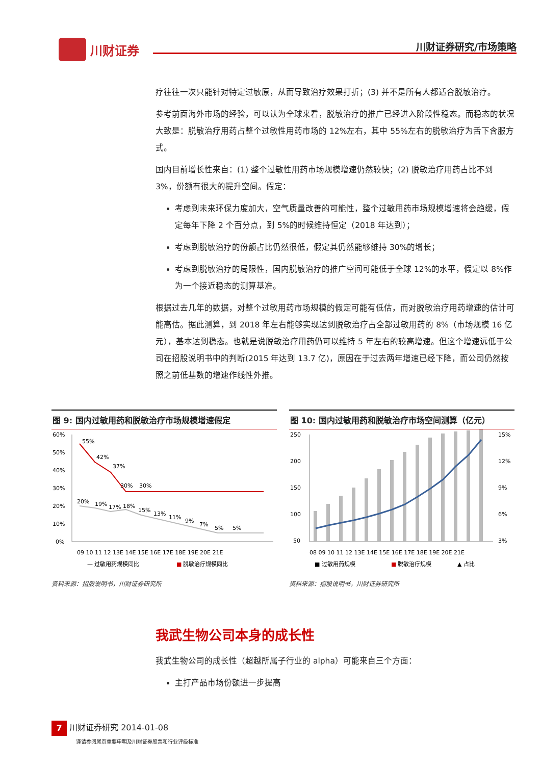川财证券 川财证券研究/市场策略
疗往往一次只能针对特定过敏原，从而导致治疗效果打折；(3) 并不是所有人都适合脱敏治疗。
参考前面海外市场的经验，可以认为全球来看，脱敏治疗的推广已经进入阶段性稳态。而稳态的状况大致是：脱敏治疗用药占整个过敏性用药市场的 12%左右，其中 55%左右的脱敏治疗为舌下含服方式。
国内目前增长性来自：(1) 整个过敏性用药市场规模增速仍然较快；(2) 脱敏治疗用药占比不到 3%，份额有很大的提升空间。假定：
考虑到未来环保力度加大，空气质量改善的可能性，整个过敏用药市场规模增速将会趋缓，假定每年下降 2 个百分点，到 5%的时候维持恒定（2018 年达到）；
考虑到脱敏治疗的份额占比仍然很低，假定其仍然能够维持 30%的增长；
考虑到脱敏治疗的局限性，国内脱敏治疗的推广空间可能低于全球 12%的水平，假定以 8%作为一个接近稳态的测算基准。
根据过去几年的数据，对整个过敏用药市场规模的假定可能有低估，而对脱敏治疗用药增速的估计可能高估。据此测算，到 2018 年左右能够实现达到脱敏治疗占全部过敏用药的 8%（市场规模 16 亿元），基本达到稳态。也就是说脱敏治疗用药仍可以维持 5 年左右的较高增速。但这个增速远低于公司在招股说明书中的判断(2015 年达到 13.7 亿)，原因在于过去两年增速已经下降，而公司仍然按照之前低基数的增速作线性外推。
图 9: 国内过敏用药和脱敏治疗市场规模增速假定
60%
50%
40%
30%
20%
10%
0%
55%
42%
37%
30%
30%
20%
19%
17%
18%
15%
13%
11%
9%
7%
5%
5%
09 10 11 12 13E 14E 15E 16E 17E 18E 19E 20E 21E
— 过敏用药规模同比
■
脱敏治疗规模同比
资料来源：招股说明书，川财证券研究所
图 10: 国内过敏用药和脱敏治疗市场空间测算（亿元）
250
200
150
100
50
15%
12%
9%
6%
3%
08 09 10 11 12 13E 14E 15E 16E 17E 18E 19E 20E 21E
■ 过敏用药规模
■
脱敏治疗规模
▲ 占比
资料来源：招股说明书，川财证券研究所
我武生物公司本身的成长性
我武生物公司的成长性（超越所属子行业的 alpha）可能来自三个方面：
主打产品市场份额进一步提高
7 川财证券研究 2014-01-08
谨请参阅尾页重要申明及川财证券股票和行业评级标准